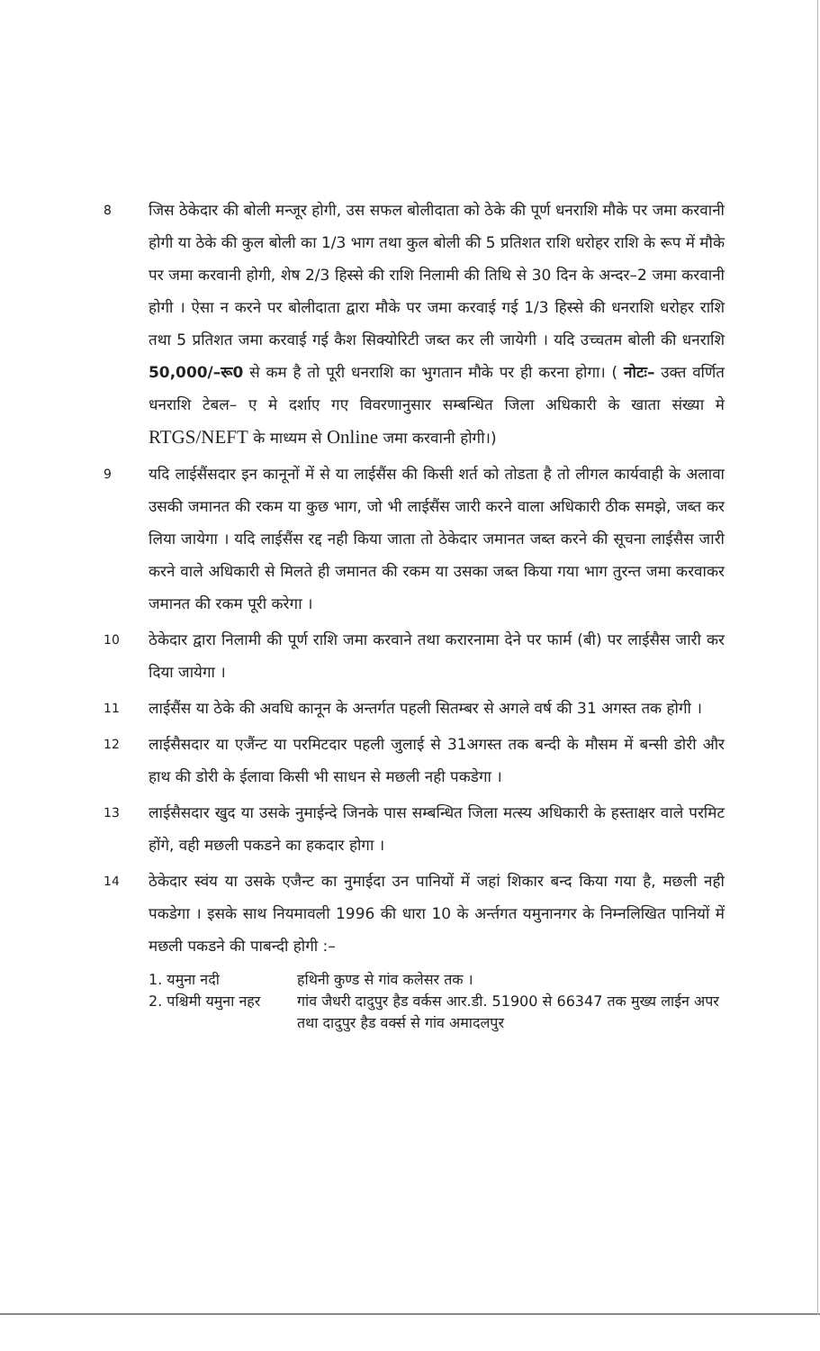8
जिस ठेकेदार की बोली मन्जूर होगी, उस सफल बोलीदाता को ठेके की पूर्ण धनराशि मौके पर जमा करवानी होगी या ठेके की कुल बोली का 1/3 भाग तथा कुल बोली की 5 प्रतिशत राशि धरोहर राशि के रूप में मौके पर जमा करवानी होगी, शेष 2/3 हिस्से की राशि निलामी की तिथि से 30 दिन के अन्दर–2 जमा करवानी होगी । ऐसा न करने पर बोलीदाता द्वारा मौके पर जमा करवाई गई 1/3 हिस्से की धनराशि धरोहर राशि तथा 5 प्रतिशत जमा करवाई गई कैश सिक्योरिटी जब्त कर ली जायेगी । यदि उच्चतम बोली की धनराशि 50,000/–रू0 से कम है तो पूरी धनराशि का भुगतान मौके पर ही करना होगा। ( नोटः– उक्त वर्णित धनराशि टेबल– ए मे दर्शाए गए विवरणानुसार सम्बन्धित जिला अधिकारी के खाता संख्या मे RTGS/NEFT के माध्यम से Online जमा करवानी होगी।)
9
यदि लाईसैंसदार इन कानूनों में से या लाईसैंस की किसी शर्त को तोडता है तो लीगल कार्यवाही के अलावा उसकी जमानत की रकम या कुछ भाग, जो भी लाईसैंस जारी करने वाला अधिकारी ठीक समझे, जब्त कर लिया जायेगा । यदि लाईसैंस रद्द नही किया जाता तो ठेकेदार जमानत जब्त करने की सूचना लाईसैस जारी करने वाले अधिकारी से मिलते ही जमानत की रकम या उसका जब्त किया गया भाग तुरन्त जमा करवाकर जमानत की रकम पूरी करेगा ।
10
ठेकेदार द्वारा निलामी की पूर्ण राशि जमा करवाने तथा करारनामा देने पर फार्म (बी) पर लाईसैस जारी कर दिया जायेगा ।
11
लाईसैंस या ठेके की अवधि कानून के अन्तर्गत पहली सितम्बर से अगले वर्ष की 31 अगस्त तक होगी ।
12
लाईसैसदार या एजैंन्ट या परमिटदार पहली जुलाई से 31अगस्त तक बन्दी के मौसम में बन्सी डोरी और हाथ की डोरी के ईलावा किसी भी साधन से मछली नही पकडेगा ।
13
लाईसैसदार खुद या उसके नुमाईन्दे जिनके पास सम्बन्धित जिला मत्स्य अधिकारी के हस्ताक्षर वाले परमिट होंगे, वही मछली पकडने का हकदार होगा ।
14
ठेकेदार स्वंय या उसके एजैन्ट का नुमाईदा उन पानियों में जहां शिकार बन्द किया गया है, मछली नही पकडेगा । इसके साथ नियमावली 1996 की धारा 10 के अर्न्तगत यमुनानगर के निम्नलिखित पानियों में मछली पकडने की पाबन्दी होगी :–
1. यमुना नदी हथिनी कुण्ड से गांव कलेसर तक ।
2. पश्चिमी यमुना नहर
गांव जैधरी दादुपुर हैड वर्कस आर.डी. 51900 से 66347 तक मुख्य लाईन अपर तथा दादुपुर हैड वर्क्स से गांव अमादलपुर